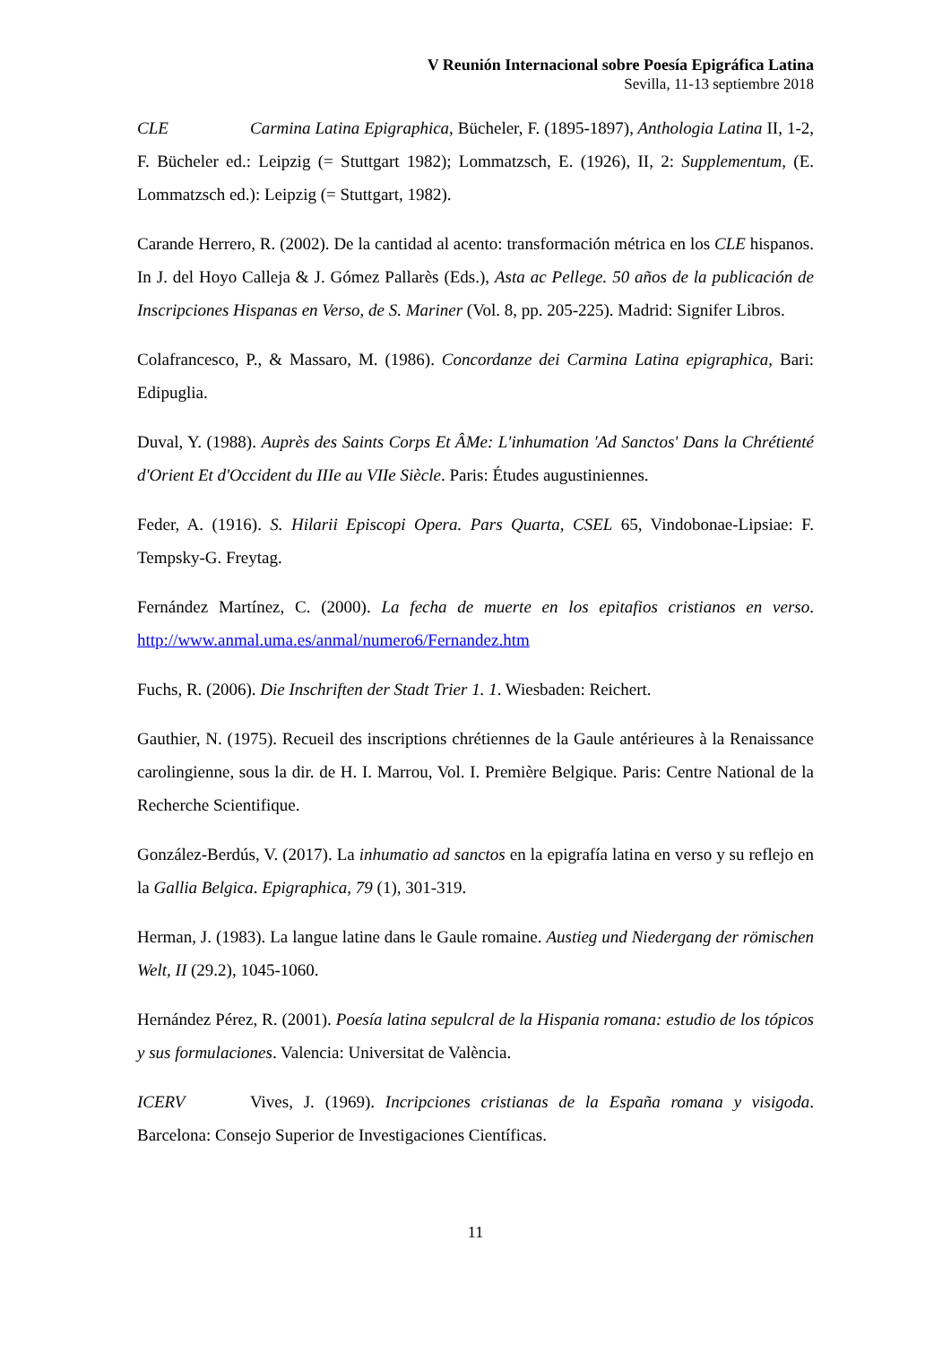V Reunión Internacional sobre Poesía Epigráfica Latina
Sevilla, 11-13 septiembre 2018
CLE Carmina Latina Epigraphica, Bücheler, F. (1895-1897), Anthologia Latina II, 1-2, F. Bücheler ed.: Leipzig (= Stuttgart 1982); Lommatzsch, E. (1926), II, 2: Supplementum, (E. Lommatzsch ed.): Leipzig (= Stuttgart, 1982).
Carande Herrero, R. (2002). De la cantidad al acento: transformación métrica en los CLE hispanos. In J. del Hoyo Calleja & J. Gómez Pallarès (Eds.), Asta ac Pellege. 50 años de la publicación de Inscripciones Hispanas en Verso, de S. Mariner (Vol. 8, pp. 205-225). Madrid: Signifer Libros.
Colafrancesco, P., & Massaro, M. (1986). Concordanze dei Carmina Latina epigraphica, Bari: Edipuglia.
Duval, Y. (1988). Auprès des Saints Corps Et ÂMe: L'inhumation 'Ad Sanctos' Dans la Chrétienté d'Orient Et d'Occident du IIIe au VIIe Siècle. Paris: Études augustiniennes.
Feder, A. (1916). S. Hilarii Episcopi Opera. Pars Quarta, CSEL 65, Vindobonae-Lipsiae: F. Tempsky-G. Freytag.
Fernández Martínez, C. (2000). La fecha de muerte en los epitafios cristianos en verso. http://www.anmal.uma.es/anmal/numero6/Fernandez.htm
Fuchs, R. (2006). Die Inschriften der Stadt Trier 1. 1. Wiesbaden: Reichert.
Gauthier, N. (1975). Recueil des inscriptions chrétiennes de la Gaule antérieures à la Renaissance carolingienne, sous la dir. de H. I. Marrou, Vol. I. Première Belgique. Paris: Centre National de la Recherche Scientifique.
González-Berdús, V. (2017). La inhumatio ad sanctos en la epigrafía latina en verso y su reflejo en la Gallia Belgica. Epigraphica, 79 (1), 301-319.
Herman, J. (1983). La langue latine dans le Gaule romaine. Austieg und Niedergang der römischen Welt, II (29.2), 1045-1060.
Hernández Pérez, R. (2001). Poesía latina sepulcral de la Hispania romana: estudio de los tópicos y sus formulaciones. Valencia: Universitat de València.
ICERV Vives, J. (1969). Incripciones cristianas de la España romana y visigoda. Barcelona: Consejo Superior de Investigaciones Científicas.
11